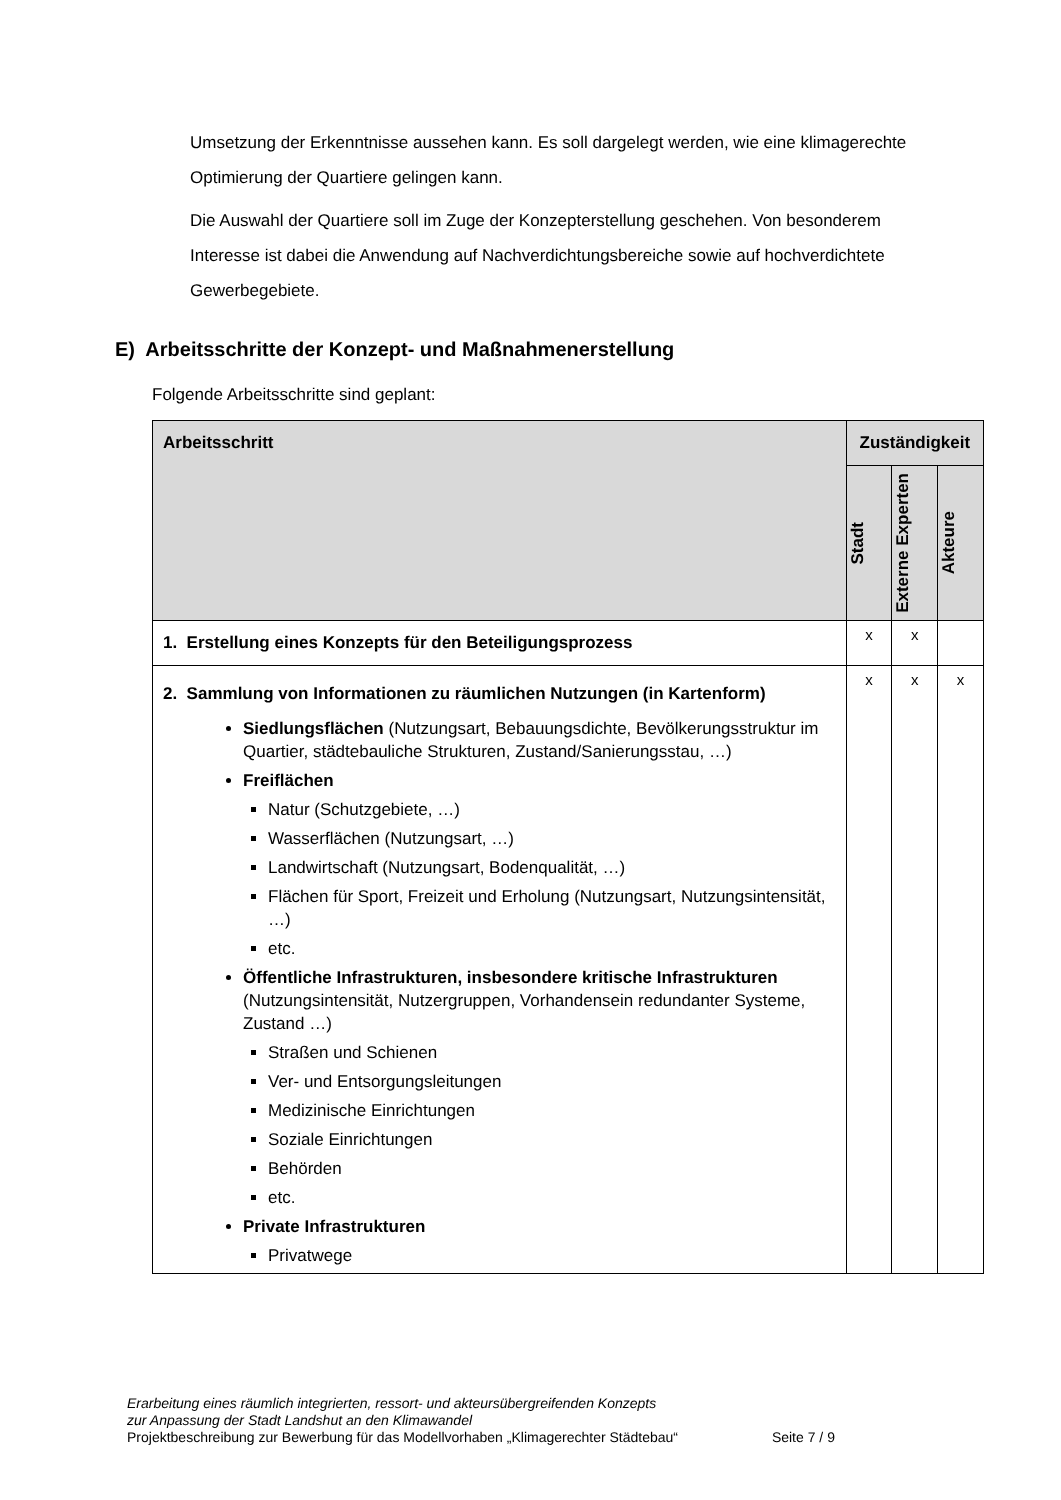Umsetzung der Erkenntnisse aussehen kann. Es soll dargelegt werden, wie eine klimagerechte Optimierung der Quartiere gelingen kann.
Die Auswahl der Quartiere soll im Zuge der Konzepterstellung geschehen. Von besonderem Interesse ist dabei die Anwendung auf Nachverdichtungsbereiche sowie auf hochverdichtete Gewerbegebiete.
E) Arbeitsschritte der Konzept- und Maßnahmenerstellung
Folgende Arbeitsschritte sind geplant:
| Arbeitsschritt | Zuständigkeit | | |
| --- | --- | --- | --- |
| | Stadt | Externe Experten | Akteure |
| 1. Erstellung eines Konzepts für den Beteiligungsprozess | x | x | |
| 2. Sammlung von Informationen zu räumlichen Nutzungen (in Kartenform) Siedlungsflächen (Nutzungsart, Bebauungsdichte, Bevölkerungsstruktur im Quartier, städtebauliche Strukturen, Zustand/Sanierungsstau, …) Freiflächen Natur (Schutzgebiete, …) Wasserflächen (Nutzungsart, …) Landwirtschaft (Nutzungsart, Bodenqualität, …) Flächen für Sport, Freizeit und Erholung (Nutzungsart, Nutzungsintensität, …) etc. Öffentliche Infrastrukturen, insbesondere kritische Infrastrukturen (Nutzungsintensität, Nutzergruppen, Vorhandensein redundanter Systeme, Zustand …) Straßen und Schienen Ver- und Entsorgungsleitungen Medizinische Einrichtungen Soziale Einrichtungen Behörden etc. Private Infrastrukturen Privatwege | x | x | x |
Erarbeitung eines räumlich integrierten, ressort- und akteursübergreifenden Konzepts
zur Anpassung der Stadt Landshut an den Klimawandel
Projektbeschreibung zur Bewerbung für das Modellvorhaben „Klimagerechter Städtebau“ Seite 7 / 9